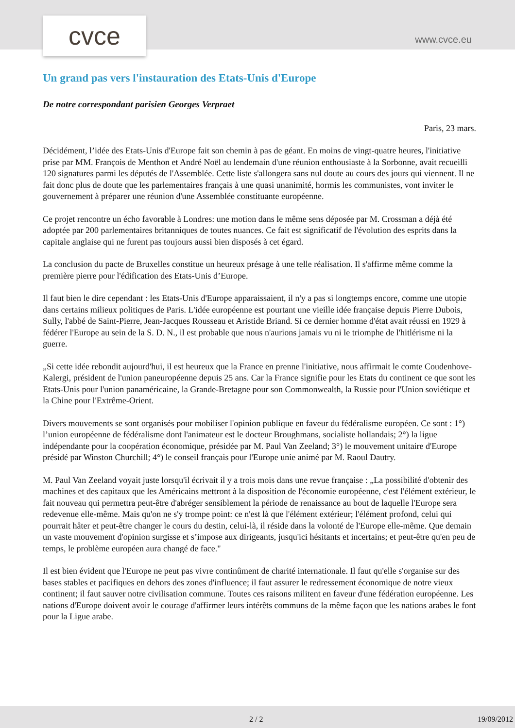cvce www.cvce.eu
Un grand pas vers l'instauration des Etats-Unis d'Europe
De notre correspondant parisien Georges Verpraet
Paris, 23 mars.
Décidément, l’idée des Etats-Unis d'Europe fait son chemin à pas de géant. En moins de vingt-quatre heures, l'initiative prise par MM. François de Menthon et André Noël au lendemain d'une réunion enthousiaste à la Sorbonne, avait recueilli 120 signatures parmi les députés de l'Assemblée. Cette liste s'allongera sans nul doute au cours des jours qui viennent. Il ne fait donc plus de doute que les parlementaires français à une quasi unanimité, hormis les communistes, vont inviter le gouvernement à préparer une réunion d'une Assemblée constituante européenne.
Ce projet rencontre un écho favorable à Londres: une motion dans le même sens déposée par M. Crossman a déjà été adoptée par 200 parlementaires britanniques de toutes nuances. Ce fait est significatif de l'évolution des esprits dans la capitale anglaise qui ne furent pas toujours aussi bien disposés à cet égard.
La conclusion du pacte de Bruxelles constitue un heureux présage à une telle réalisation. Il s'affirme même comme la première pierre pour l'édification des Etats-Unis d’Europe.
Il faut bien le dire cependant : les Etats-Unis d'Europe apparaissaient, il n'y a pas si longtemps encore, comme une utopie dans certains milieux politiques de Paris. L'idée européenne est pourtant une vieille idée française depuis Pierre Dubois, Sully, l'abbé de Saint-Pierre, Jean-Jacques Rousseau et Aristide Briand. Si ce dernier homme d'état avait réussi en 1929 à fédérer l'Europe au sein de la S. D. N., il est probable que nous n'aurions jamais vu ni le triomphe de l'hitlérisme ni la guerre.
„Si cette idée rebondit aujourd'hui, il est heureux que la France en prenne l'initiative, nous affirmait le comte Coudenhove-Kalergi, président de l'union paneuropéenne depuis 25 ans. Car la France signifie pour les Etats du continent ce que sont les Etats-Unis pour l'union panaméricaine, la Grande-Bretagne pour son Commonwealth, la Russie pour l'Union soviétique et la Chine pour l'Extrême-Orient.
Divers mouvements se sont organisés pour mobiliser l'opinion publique en faveur du fédéralisme européen. Ce sont : 1°) l’union européenne de fédéralisme dont l'animateur est le docteur Broughmans, socialiste hollandais; 2°) la ligue indépendante pour la coopération économique, présidée par M. Paul Van Zeeland; 3°) le mouvement unitaire d'Europe présidé par Winston Churchill; 4°) le conseil français pour l'Europe unie animé par M. Raoul Dautry.
M. Paul Van Zeeland voyait juste lorsqu'il écrivait il y a trois mois dans une revue française : „La possibilité d'obtenir des machines et des capitaux que les Américains mettront à la disposition de l'économie européenne, c'est l'élément extérieur, le fait nouveau qui permettra peut-être d'abréger sensiblement la période de renaissance au bout de laquelle l'Europe sera redevenue elle-même. Mais qu'on ne s'y trompe point: ce n'est là que l'élément extérieur; l'élément profond, celui qui pourrait hâter et peut-être changer le cours du destin, celui-là, il réside dans la volonté de l'Europe elle-même. Que demain un vaste mouvement d'opinion surgisse et s’impose aux dirigeants, jusqu'ici hésitants et incertains; et peut-être qu'en peu de temps, le problème européen aura changé de face."
Il est bien évident que l'Europe ne peut pas vivre continûment de charité internationale. Il faut qu'elle s'organise sur des bases stables et pacifiques en dehors des zones d'influence; il faut assurer le redressement économique de notre vieux continent; il faut sauver notre civilisation commune. Toutes ces raisons militent en faveur d'une fédération européenne. Les nations d'Europe doivent avoir le courage d'affirmer leurs intérêts communs de la même façon que les nations arabes le font pour la Ligue arabe.
2 / 2 19/09/2012